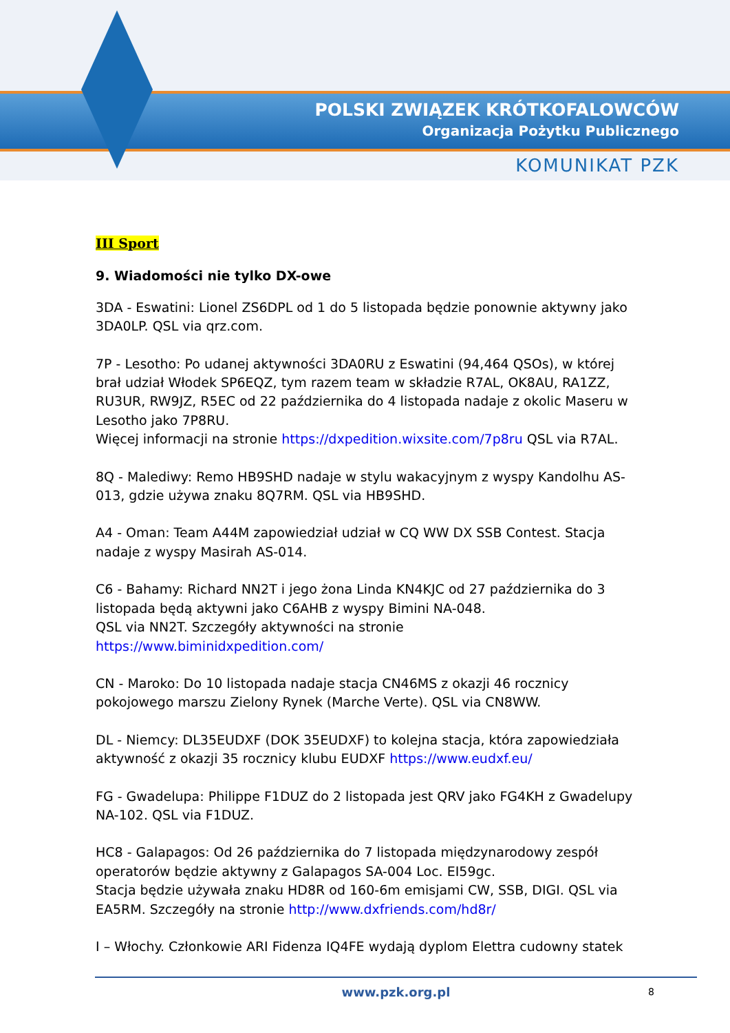POLSKI ZWIĄZEK KRÓTKOFALOWCÓW
Organizacja Pożytku Publicznego
KOMUNIKAT PZK
III Sport
9. Wiadomości nie tylko DX-owe
3DA - Eswatini: Lionel ZS6DPL od 1 do 5 listopada będzie ponownie aktywny jako 3DA0LP. QSL via qrz.com.
7P - Lesotho: Po udanej aktywności 3DA0RU z Eswatini (94,464 QSOs), w której brał udział Włodek SP6EQZ, tym razem team w składzie R7AL, OK8AU, RA1ZZ, RU3UR, RW9JZ, R5EC od 22 października do 4 listopada nadaje z okolic Maseru w Lesotho jako 7P8RU.
Więcej informacji na stronie https://dxpedition.wixsite.com/7p8ru QSL via R7AL.
8Q - Malediwy: Remo HB9SHD nadaje w stylu wakacyjnym z wyspy Kandolhu AS-013, gdzie używa znaku 8Q7RM. QSL via HB9SHD.
A4 - Oman: Team A44M zapowiedział udział w CQ WW DX SSB Contest. Stacja nadaje z wyspy Masirah AS-014.
C6 - Bahamy: Richard NN2T i jego żona Linda KN4KJC od 27 października do 3 listopada będą aktywni jako C6AHB z wyspy Bimini NA-048.
QSL via NN2T. Szczegóły aktywności na stronie
https://www.biminidxpedition.com/
CN - Maroko: Do 10 listopada nadaje stacja CN46MS z okazji 46 rocznicy pokojowego marszu Zielony Rynek (Marche Verte). QSL via CN8WW.
DL - Niemcy: DL35EUDXF (DOK 35EUDXF) to kolejna stacja, która zapowiedziała aktywność z okazji 35 rocznicy klubu EUDXF https://www.eudxf.eu/
FG - Gwadelupa: Philippe F1DUZ do 2 listopada jest QRV jako FG4KH z Gwadelupy NA-102. QSL via F1DUZ.
HC8 - Galapagos: Od 26 października do 7 listopada międzynarodowy zespół operatorów będzie aktywny z Galapagos SA-004 Loc. EI59gc.
Stacja będzie używała znaku HD8R od 160-6m emisjami CW, SSB, DIGI. QSL via EA5RM. Szczegóły na stronie http://www.dxfriends.com/hd8r/
I – Włochy. Członkowie ARI Fidenza IQ4FE wydają dyplom Elettra cudowny statek
www.pzk.org.pl 8